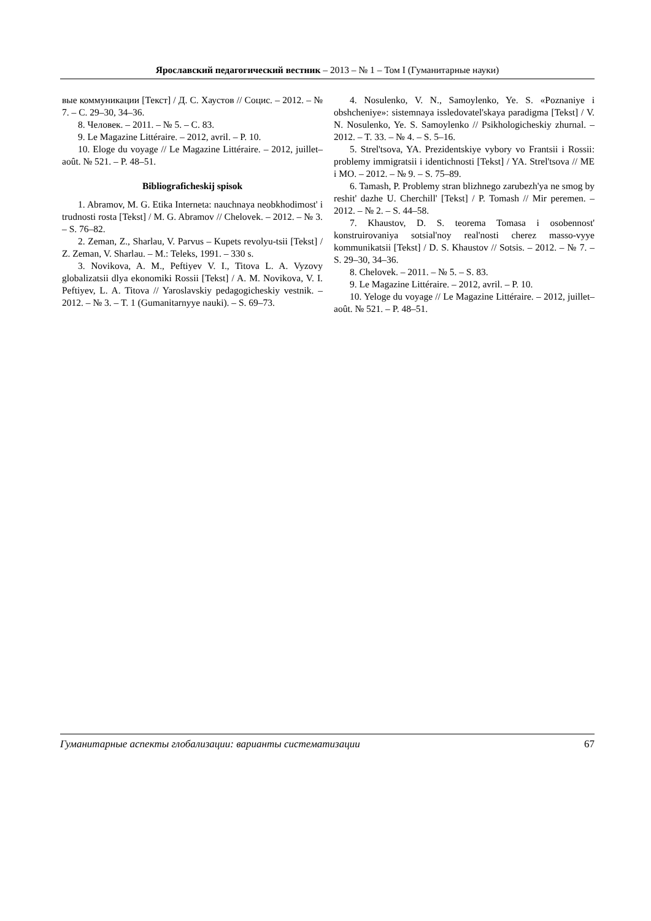Ярославский педагогический вестник – 2013 – № 1 – Том I (Гуманитарные науки)
вые коммуникации [Текст] / Д. С. Хаустов // Социс. – 2012. – № 7. – С. 29–30, 34–36.
8. Человек. – 2011. – № 5. – С. 83.
9. Le Magazine Littéraire. – 2012, avril. – P. 10.
10. Eloge du voyage // Le Magazine Littéraire. – 2012, juillet–août. № 521. – P. 48–51.
Bibliograficheskij spisok
1. Abramov, M. G. Etika Interneta: nauchnaya neobkhodimost' i trudnosti rosta [Tekst] / M. G. Abramov // Chelovek. – 2012. – № 3. – S. 76–82.
2. Zeman, Z., Sharlau, V. Parvus – Kupets revolyu-tsii [Tekst] / Z. Zeman, V. Sharlau. – M.: Teleks, 1991. – 330 s.
3. Novikova, A. M., Peftiyev V. I., Titova L. A. Vyzovy globalizatsii dlya ekonomiki Rossii [Tekst] / A. M. Novikova, V. I. Peftiyev, L. A. Titova // Yaroslavskiy pedagogicheskiy vestnik. – 2012. – № 3. – T. 1 (Gumanitarnyye nauki). – S. 69–73.
4. Nosulenko, V. N., Samoylenko, Ye. S. «Poznaniye i obshcheniye»: sistemnaya issledovatel'skaya paradigma [Tekst] / V. N. Nosulenko, Ye. S. Samoylenko // Psikhologicheskiy zhurnal. – 2012. – T. 33. – № 4. – S. 5–16.
5. Strel'tsova, YA. Prezidentskiye vybory vo Frantsii i Rossii: problemy immigratsii i identichnosti [Tekst] / YA. Strel'tsova // ME i MO. – 2012. – № 9. – S. 75–89.
6. Tamash, P. Problemy stran blizhnego zarubezh'ya ne smog by reshit' dazhe U. Cherchill' [Tekst] / P. Tomash // Mir peremen. – 2012. – № 2. – S. 44–58.
7. Khaustov, D. S. teorema Tomasa i osobennost' konstruirovaniya sotsial'noy real'nosti cherez masso-vyye kommunikatsii [Tekst] / D. S. Khaustov // Sotsis. – 2012. – № 7. – S. 29–30, 34–36.
8. Chelovek. – 2011. – № 5. – S. 83.
9. Le Magazine Littéraire. – 2012, avril. – P. 10.
10. Yeloge du voyage // Le Magazine Littéraire. – 2012, juillet–août. № 521. – P. 48–51.
Гуманитарные аспекты глобализации: варианты систематизации 67